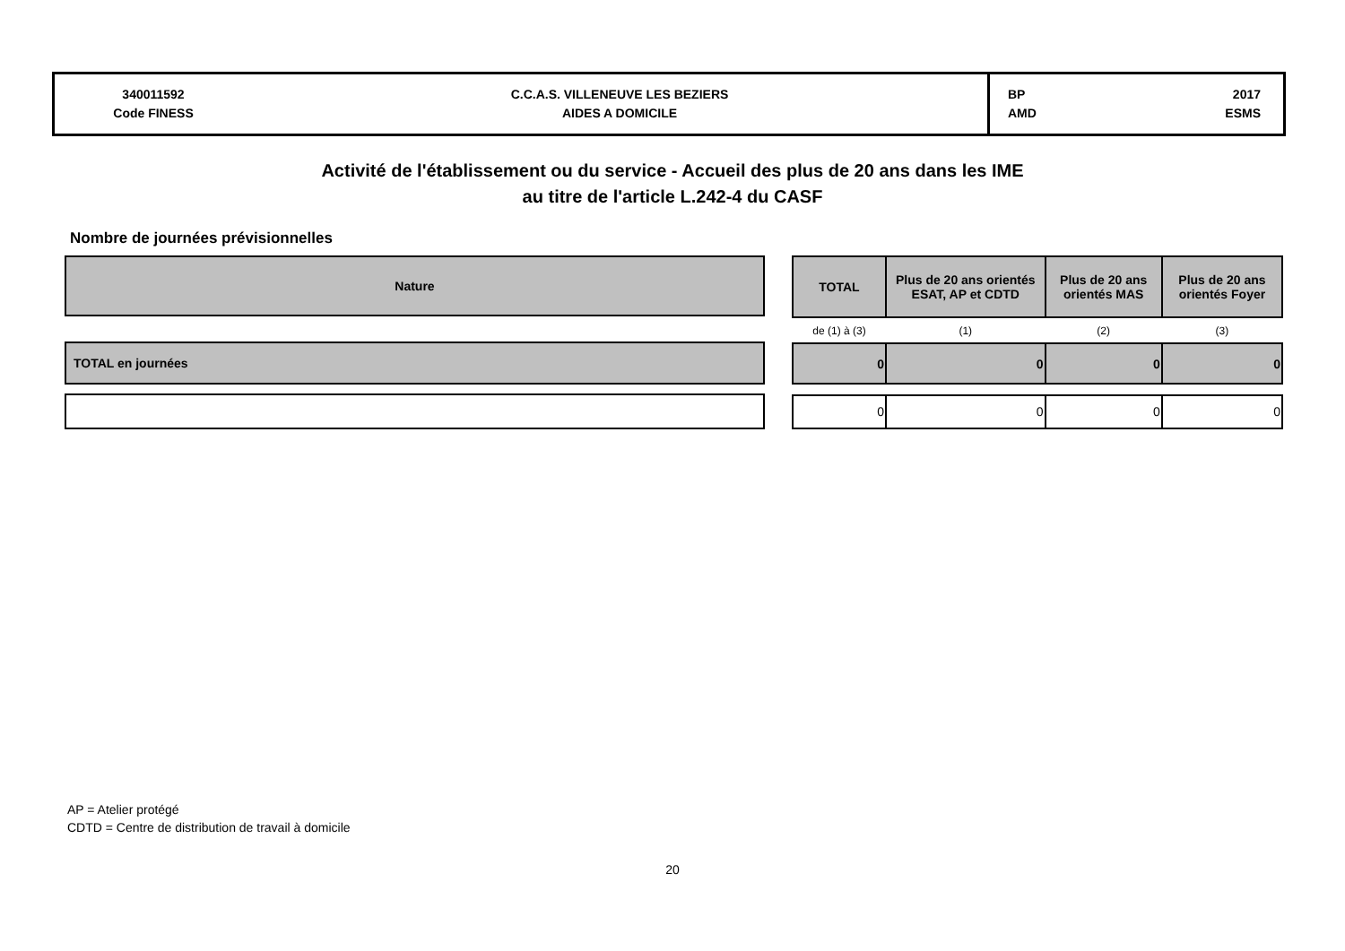| 340011592 Code FINESS | C.C.A.S. VILLENEUVE LES BEZIERS AIDES A DOMICILE | BP AMD | 2017 ESMS |
Activité de l'établissement ou du service - Accueil des plus de 20 ans dans les IME
au titre de l'article L.242-4 du CASF
Nombre de journées prévisionnelles
| Nature |
| --- |
| TOTAL en journées |
| TOTAL | Plus de 20 ans orientés ESAT, AP et CDTD | Plus de 20 ans orientés MAS | Plus de 20 ans orientés Foyer |
| --- | --- | --- | --- |
| de (1) à (3) | (1) | (2) | (3) |
| 0 | 0 | 0 | 0 |
| 0 | 0 | 0 | 0 |
AP = Atelier protégé
CDTD = Centre de distribution de travail à domicile
20